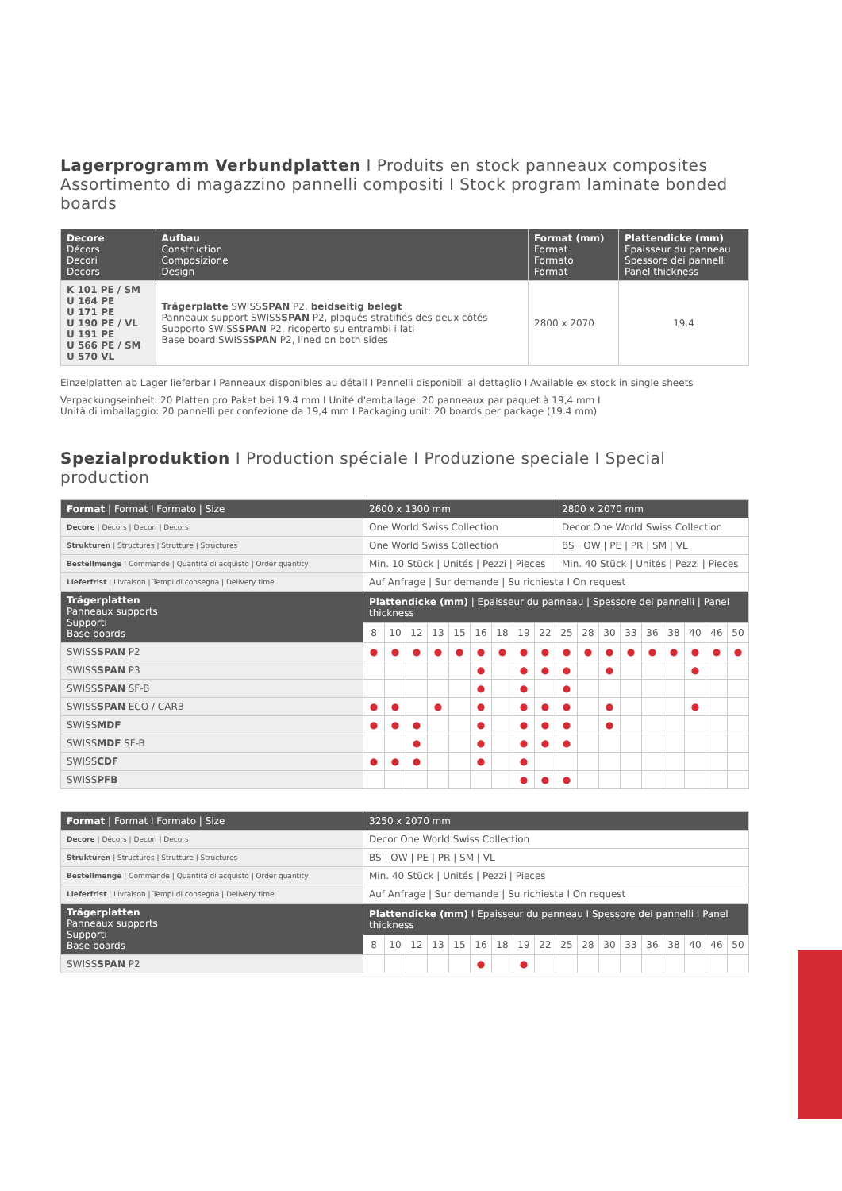Lagerprogramm Verbundplatten I Produits en stock panneaux composites
Assortimento di magazzino pannelli compositi I Stock program laminate bonded boards
| Decore Décors Decori Decors | Aufbau Construction Composizione Design | Format (mm) Format Formato Format | Plattendicke (mm) Epaisseur du panneau Spessore dei pannelli Panel thickness |
| --- | --- | --- | --- |
| K 101 PE / SM U 164 PE U 171 PE U 190 PE / VL U 191 PE U 566 PE / SM U 570 VL | Trägerplatte SWISS SPAN P2, beidseitig belegt Panneaux support SWISS SPAN P2, plaqués stratifiés des deux côtés Supporto SWISS SPAN P2, ricoperto su entrambi i lati Base board SWISS SPAN P2, lined on both sides | 2800 x 2070 | 19.4 |
Einzelplatten ab Lager lieferbar I Panneaux disponibles au détail I Pannelli disponibili al dettaglio I Available ex stock in single sheets
Verpackungseinheit: 20 Platten pro Paket bei 19.4 mm I Unité d'emballage: 20 panneaux par paquet à 19,4 mm I
Unità di imballaggio: 20 pannelli per confezione da 19,4 mm I Packaging unit: 20 boards per package (19.4 mm)
Spezialproduktion I Production spéciale I Produzione speciale I Special production
| Format / Format I Formato / Size | 2600 x 1300 mm | | | | | | | | | 2800 x 2070 mm | | | | | | | | |
| --- | --- | --- | --- | --- | --- | --- | --- | --- | --- | --- | --- | --- | --- | --- | --- | --- | --- | --- |
| Decore / Décors / Decori / Decors | One World Swiss Collection | | | | | | | | | Decor One World Swiss Collection | | | | | | | | |
| Strukturen / Structures / Strutture / Structures | One World Swiss Collection | | | | | | | | | BS / OW / PE / PR / SM / VL | | | | | | | | |
| Bestellmenge / Commande / Quantità di acquisto / Order quantity | Min. 10 Stück / Unités / Pezzi / Pieces | | | | | | | | | Min. 40 Stück / Unités / Pezzi / Pieces | | | | | | | | |
| Lieferfrist / Livraison / Tempi di consegna / Delivery time | Auf Anfrage / Sur demande / Su richiesta I On request | | | | | | | | | | | | | | | | | |
| Trägerplatten Panneaux supports Supporti Base boards | Plattendicke (mm) / Epaisseur du panneau / Spessore dei pannelli / Panel thickness | | | | | | | | | | | | | | | | | |
| | 8 | 10 | 12 | 13 | 15 | 16 | 18 | 19 | 22 | 25 | 28 | 30 | 33 | 36 | 38 | 40 | 46 | 50 |
| SWISS SPAN P2 | ● | ● | ● | ● | ● | ● | ● | ● | ● | ● | ● | ● | ● | ● | ● | ● | ● | ● |
| SWISS SPAN P3 | | | | | | ● | | ● | ● | ● | | ● | | | | ● | | |
| SWISS SPAN SF-B | | | | | | ● | | ● | | ● | | | | | | | | |
| SWISS SPAN ECO / CARB | ● | ● | | ● | | ● | | ● | ● | ● | | ● | | | | ● | | |
| SWISS MDF | ● | ● | ● | | | ● | | ● | ● | ● | | ● | | | | | | |
| SWISS MDF SF-B | | | ● | | | ● | | ● | ● | ● | | | | | | | | |
| SWISS CDF | ● | ● | ● | | | ● | | ● | | | | | | | | | | |
| SWISS PFB | | | | | | | | ● | ● | ● | | | | | | | | |
| Format / Format I Formato / Size | 3250 x 2070 mm | | | | | | | | | | | | | | | | | |
| --- | --- | --- | --- | --- | --- | --- | --- | --- | --- | --- | --- | --- | --- | --- | --- | --- | --- | --- |
| Decore / Décors / Decori / Decors | Decor One World Swiss Collection | | | | | | | | | | | | | | | | | |
| Strukturen / Structures / Strutture / Structures | BS / OW / PE / PR / SM / VL | | | | | | | | | | | | | | | | | |
| Bestellmenge / Commande / Quantità di acquisto / Order quantity | Min. 40 Stück / Unités / Pezzi / Pieces | | | | | | | | | | | | | | | | | |
| Lieferfrist / Livraison / Tempi di consegna / Delivery time | Auf Anfrage / Sur demande / Su richiesta I On request | | | | | | | | | | | | | | | | | |
| Trägerplatten Panneaux supports Supporti Base boards | Plattendicke (mm) I Epaisseur du panneau I Spessore dei pannelli I Panel thickness | | | | | | | | | | | | | | | | | |
| | 8 | 10 | 12 | 13 | 15 | 16 | 18 | 19 | 22 | 25 | 28 | 30 | 33 | 36 | 38 | 40 | 46 | 50 |
| SWISS SPAN P2 | | | | | | ● | | ● | | | | | | | | | | |